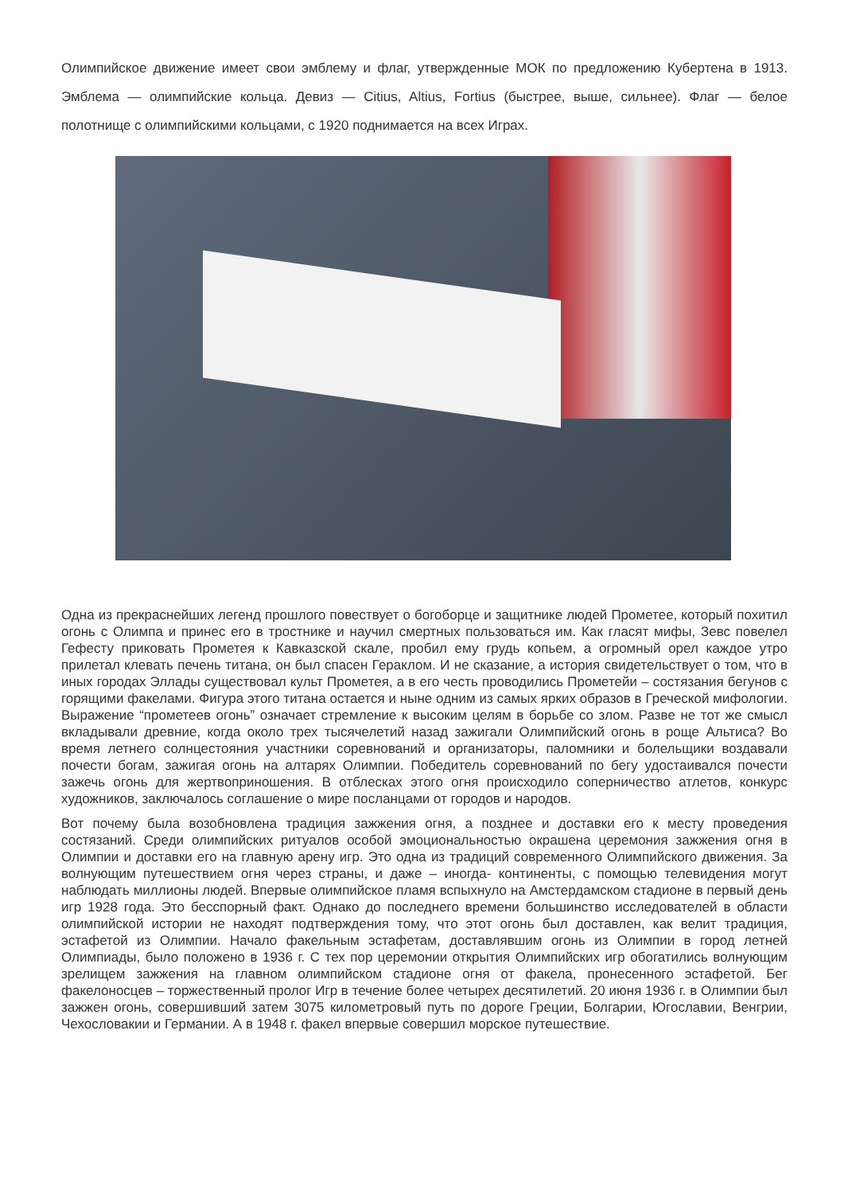Олимпийское движение имеет свои эмблему и флаг, утвержденные МОК по предложению Кубертена в 1913. Эмблема — олимпийские кольца. Девиз — Citius, Altius, Fortius (быстрее, выше, сильнее). Флаг — белое полотнище с олимпийскими кольцами, с 1920 поднимается на всех Играх.
Одна из прекраснейших легенд прошлого повествует о богоборце и защитнике людей Прометее, который похитил огонь с Олимпа и принес его в тростнике и научил смертных пользоваться им. Как гласят мифы, Зевс повелел Гефесту приковать Прометея к Кавказской скале, пробил ему грудь копьем, а огромный орел каждое утро прилетал клевать печень титана, он был спасен Гераклом. И не сказание, а история свидетельствует о том, что в иных городах Эллады существовал культ Прометея, а в его честь проводились Прометейи – состязания бегунов с горящими факелами. Фигура этого титана остается и ныне одним из самых ярких образов в Греческой мифологии. Выражение “прометеев огонь” означает стремление к высоким целям в борьбе со злом. Разве не тот же смысл вкладывали древние, когда около трех тысячелетий назад зажигали Олимпийский огонь в роще Альтиса? Во время летнего солнцестояния участники соревнований и организаторы, паломники и болельщики воздавали почести богам, зажигая огонь на алтарях Олимпии. Победитель соревнований по бегу удостаивался почести зажечь огонь для жертвоприношения. В отблесках этого огня происходило соперничество атлетов, конкурс художников, заключалось соглашение о мире посланцами от городов и народов.
Вот почему была возобновлена традиция зажжения огня, а позднее и доставки его к месту проведения состязаний. Среди олимпийских ритуалов особой эмоциональностью окрашена церемония зажжения огня в Олимпии и доставки его на главную арену игр. Это одна из традиций современного Олимпийского движения. За волнующим путешествием огня через страны, и даже – иногда- континенты, с помощью телевидения могут наблюдать миллионы людей. Впервые олимпийское пламя вспыхнуло на Амстердамском стадионе в первый день игр 1928 года. Это бесспорный факт. Однако до последнего времени большинство исследователей в области олимпийской истории не находят подтверждения тому, что этот огонь был доставлен, как велит традиция, эстафетой из Олимпии. Начало факельным эстафетам, доставлявшим огонь из Олимпии в город летней Олимпиады, было положено в 1936 г. С тех пор церемонии открытия Олимпийских игр обогатились волнующим зрелищем зажжения на главном олимпийском стадионе огня от факела, пронесенного эстафетой. Бег факелоносцев – торжественный пролог Игр в течение более четырех десятилетий. 20 июня 1936 г. в Олимпии был зажжен огонь, совершивший затем 3075 километровый путь по дороге Греции, Болгарии, Югославии, Венгрии, Чехословакии и Германии. А в 1948 г. факел впервые совершил морское путешествие.